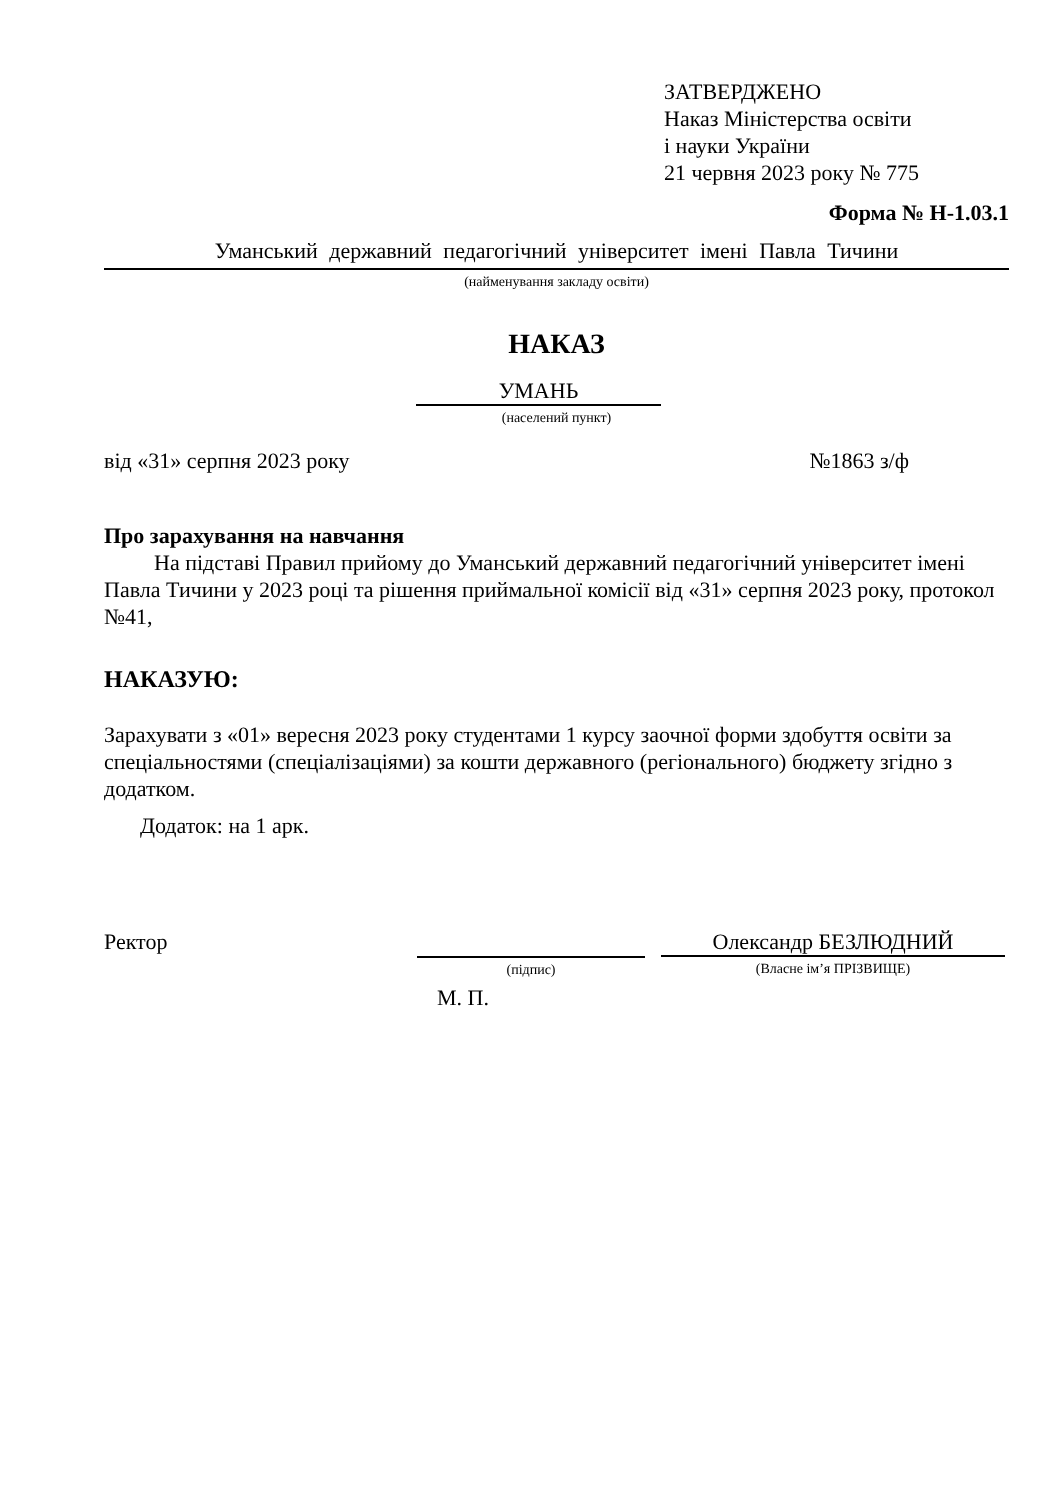ЗАТВЕРДЖЕНО
Наказ Міністерства освіти
і науки України
21 червня 2023 року № 775
Форма № Н-1.03.1
Уманський державний педагогічний університет імені Павла Тичини
(найменування закладу освіти)
НАКАЗ
УМАНЬ
(населений пункт)
від «31» серпня 2023 року №1863 з/ф
Про зарахування на навчання
На підставі Правил прийому до Уманський державний педагогічний університет імені Павла Тичини у 2023 році та рішення приймальної комісії від «31» серпня 2023 року, протокол №41,
НАКАЗУЮ:
Зарахувати з «01» вересня 2023 року студентами 1 курсу заочної форми здобуття освіти за спеціальностями (спеціалізаціями) за кошти державного (регіонального) бюджету згідно з додатком.
Додаток: на 1 арк.
Ректор
(підпис)
Олександр БЕЗЛЮДНИЙ
(Власне ім’я ПРІЗВИЩЕ)
М. П.